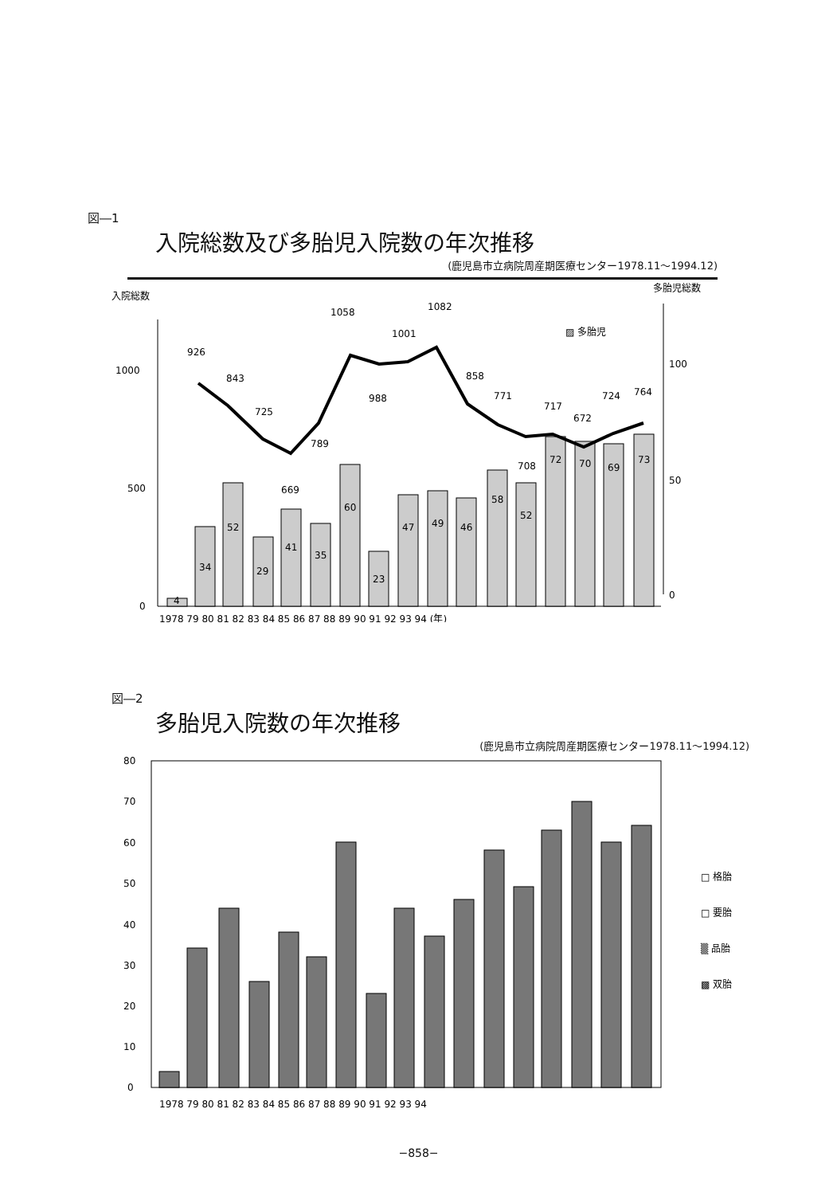図―1
入院総数及び多胎児入院数の年次推移
(鹿児島市立病院周産期医療センター1978.11～1994.12)
入院総数
多胎児総数
▨ 多胎児
1000
500
0
100
50
0
4
34
52
29
41
35
60
23
47
49
46
58
52
72
70
69
73
926
843
725
669
789
1058
988
1001
1082
858
771
708
717
672
724
764
1978 79 80 81 82 83 84 85 86 87 88 89 90 91 92 93 94 (年)
図―2
多胎児入院数の年次推移
(鹿児島市立病院周産期医療センター1978.11～1994.12)
80
70
60
50
40
30
20
10
0
□ 格胎
□ 要胎
▒ 品胎
▩ 双胎
1978 79 80 81 82 83 84 85 86 87 88 89 90 91 92 93 94
−858−